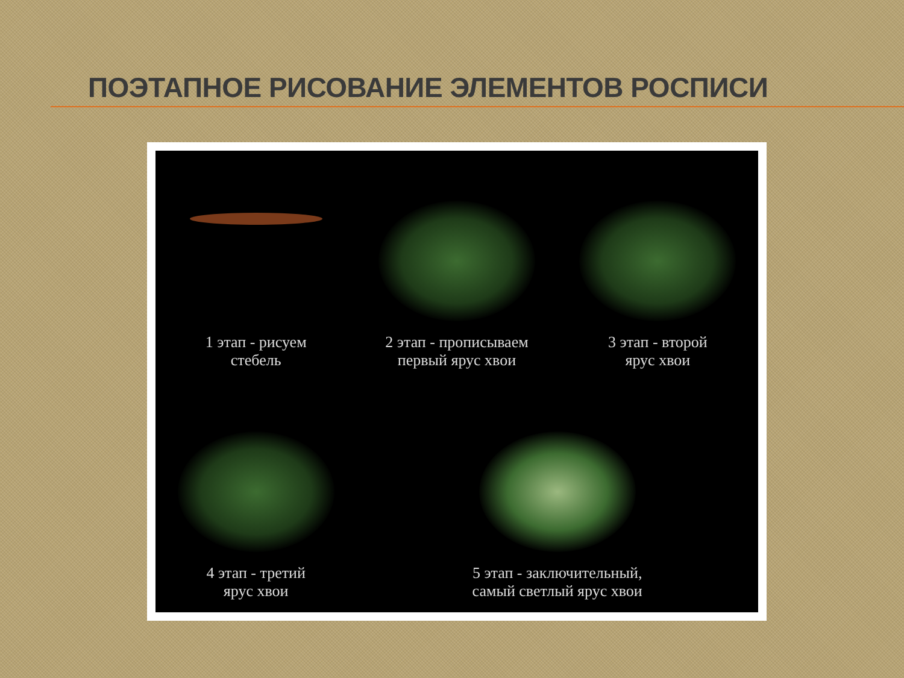ПОЭТАПНОЕ РИСОВАНИЕ ЭЛЕМЕНТОВ РОСПИСИ
1 этап - рисуем
стебель
2 этап - прописываем
первый ярус хвои
3 этап - второй
ярус хвои
4 этап - третий
ярус хвои
5 этап - заключительный,
самый светлый ярус хвои